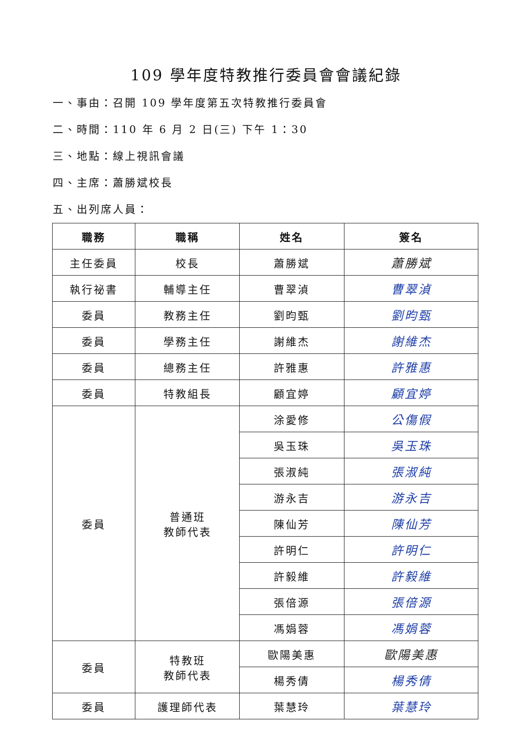109 學年度特教推行委員會會議紀錄
一、事由：召開 109 學年度第五次特教推行委員會
二、時間：110 年 6 月 2 日(三) 下午 1：30
三、地點：線上視訊會議
四、主席：蕭勝斌校長
五、出列席人員：
| 職務 | 職稱 | 姓名 | 簽名 |
| --- | --- | --- | --- |
| 主任委員 | 校長 | 蕭勝斌 | 蕭勝斌 |
| 執行祕書 | 輔導主任 | 曹翠湞 | 曹翠湞 |
| 委員 | 教務主任 | 劉昀甄 | 劉昀甄 |
| 委員 | 學務主任 | 謝維杰 | 謝維杰 |
| 委員 | 總務主任 | 許雅惠 | 許雅惠 |
| 委員 | 特教組長 | 顧宜婷 | 顧宜婷 |
| 委員 | 普通班 教師代表 | 涂愛修 | 公傷假 |
| | | 吳玉珠 | 吳玉珠 |
| | | 張淑純 | 張淑純 |
| | | 游永吉 | 游永吉 |
| | | 陳仙芳 | 陳仙芳 |
| | | 許明仁 | 許明仁 |
| | | 許毅維 | 許毅維 |
| | | 張倍源 | 張倍源 |
| | | 馮娟蓉 | 馮娟蓉 |
| 委員 | 特教班 教師代表 | 歐陽美惠 | 歐陽美惠 |
| | | 楊秀倩 | 楊秀倩 |
| 委員 | 護理師代表 | 葉慧玲 | 葉慧玲 |